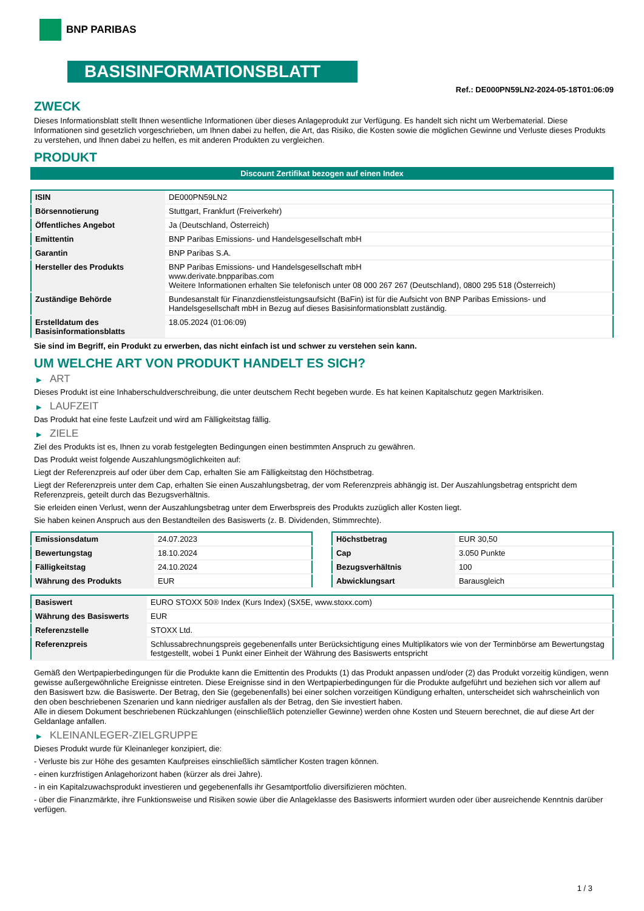BNP PARIBAS
BASISINFORMATIONSBLATT
Ref.: DE000PN59LN2-2024-05-18T01:06:09
ZWECK
Dieses Informationsblatt stellt Ihnen wesentliche Informationen über dieses Anlageprodukt zur Verfügung. Es handelt sich nicht um Werbematerial. Diese Informationen sind gesetzlich vorgeschrieben, um Ihnen dabei zu helfen, die Art, das Risiko, die Kosten sowie die möglichen Gewinne und Verluste dieses Produkts zu verstehen, und Ihnen dabei zu helfen, es mit anderen Produkten zu vergleichen.
PRODUKT
Discount Zertifikat bezogen auf einen Index
| ISIN | DE000PN59LN2 |
| Börsennotierung | Stuttgart, Frankfurt (Freiverkehr) |
| Öffentliches Angebot | Ja (Deutschland, Österreich) |
| Emittentin | BNP Paribas Emissions- und Handelsgesellschaft mbH |
| Garantin | BNP Paribas S.A. |
| Hersteller des Produkts | BNP Paribas Emissions- und Handelsgesellschaft mbH www.derivate.bnpparibas.com Weitere Informationen erhalten Sie telefonisch unter 08 000 267 267 (Deutschland), 0800 295 518 (Österreich) |
| Zuständige Behörde | Bundesanstalt für Finanzdienstleistungsaufsicht (BaFin) ist für die Aufsicht von BNP Paribas Emissions- und Handelsgesellschaft mbH in Bezug auf dieses Basisinformationsblatt zuständig. |
| Erstelldatum des Basisinformationsblatts | 18.05.2024 (01:06:09) |
Sie sind im Begriff, ein Produkt zu erwerben, das nicht einfach ist und schwer zu verstehen sein kann.
UM WELCHE ART VON PRODUKT HANDELT ES SICH?
▶ ART
Dieses Produkt ist eine Inhaberschuldverschreibung, die unter deutschem Recht begeben wurde. Es hat keinen Kapitalschutz gegen Marktrisiken.
▶ LAUFZEIT
Das Produkt hat eine feste Laufzeit und wird am Fälligkeitstag fällig.
▶ ZIELE
Ziel des Produkts ist es, Ihnen zu vorab festgelegten Bedingungen einen bestimmten Anspruch zu gewähren.
Das Produkt weist folgende Auszahlungsmöglichkeiten auf:
Liegt der Referenzpreis auf oder über dem Cap, erhalten Sie am Fälligkeitstag den Höchstbetrag.
Liegt der Referenzpreis unter dem Cap, erhalten Sie einen Auszahlungsbetrag, der vom Referenzpreis abhängig ist. Der Auszahlungsbetrag entspricht dem Referenzpreis, geteilt durch das Bezugsverhältnis.
Sie erleiden einen Verlust, wenn der Auszahlungsbetrag unter dem Erwerbspreis des Produkts zuzüglich aller Kosten liegt.
Sie haben keinen Anspruch aus den Bestandteilen des Basiswerts (z. B. Dividenden, Stimmrechte).
| Emissionsdatum | 24.07.2023 |
| Bewertungstag | 18.10.2024 |
| Fälligkeitstag | 24.10.2024 |
| Währung des Produkts | EUR |
| Höchstbetrag | EUR 30,50 |
| Cap | 3.050 Punkte |
| Bezugsverhältnis | 100 |
| Abwicklungsart | Barausgleich |
| Basiswert | EURO STOXX 50® Index (Kurs Index) (SX5E, www.stoxx.com) |
| Währung des Basiswerts | EUR |
| Referenzstelle | STOXX Ltd. |
| Referenzpreis | Schlussabrechnungspreis gegebenenfalls unter Berücksichtigung eines Multiplikators wie von der Terminbörse am Bewertungstag festgestellt, wobei 1 Punkt einer Einheit der Währung des Basiswerts entspricht |
Gemäß den Wertpapierbedingungen für die Produkte kann die Emittentin des Produkts (1) das Produkt anpassen und/oder (2) das Produkt vorzeitig kündigen, wenn gewisse außergewöhnliche Ereignisse eintreten. Diese Ereignisse sind in den Wertpapierbedingungen für die Produkte aufgeführt und beziehen sich vor allem auf den Basiswert bzw. die Basiswerte. Der Betrag, den Sie (gegebenenfalls) bei einer solchen vorzeitigen Kündigung erhalten, unterscheidet sich wahrscheinlich von den oben beschriebenen Szenarien und kann niedriger ausfallen als der Betrag, den Sie investiert haben.
Alle in diesem Dokument beschriebenen Rückzahlungen (einschließlich potenzieller Gewinne) werden ohne Kosten und Steuern berechnet, die auf diese Art der Geldanlage anfallen.
▶ KLEINANLEGER-ZIELGRUPPE
Dieses Produkt wurde für Kleinanleger konzipiert, die:
- Verluste bis zur Höhe des gesamten Kaufpreises einschließlich sämtlicher Kosten tragen können.
- einen kurzfristigen Anlagehorizont haben (kürzer als drei Jahre).
- in ein Kapitalzuwachsprodukt investieren und gegebenenfalls ihr Gesamtportfolio diversifizieren möchten.
- über die Finanzmärkte, ihre Funktionsweise und Risiken sowie über die Anlageklasse des Basiswerts informiert wurden oder über ausreichende Kenntnis darüber verfügen.
1 / 3